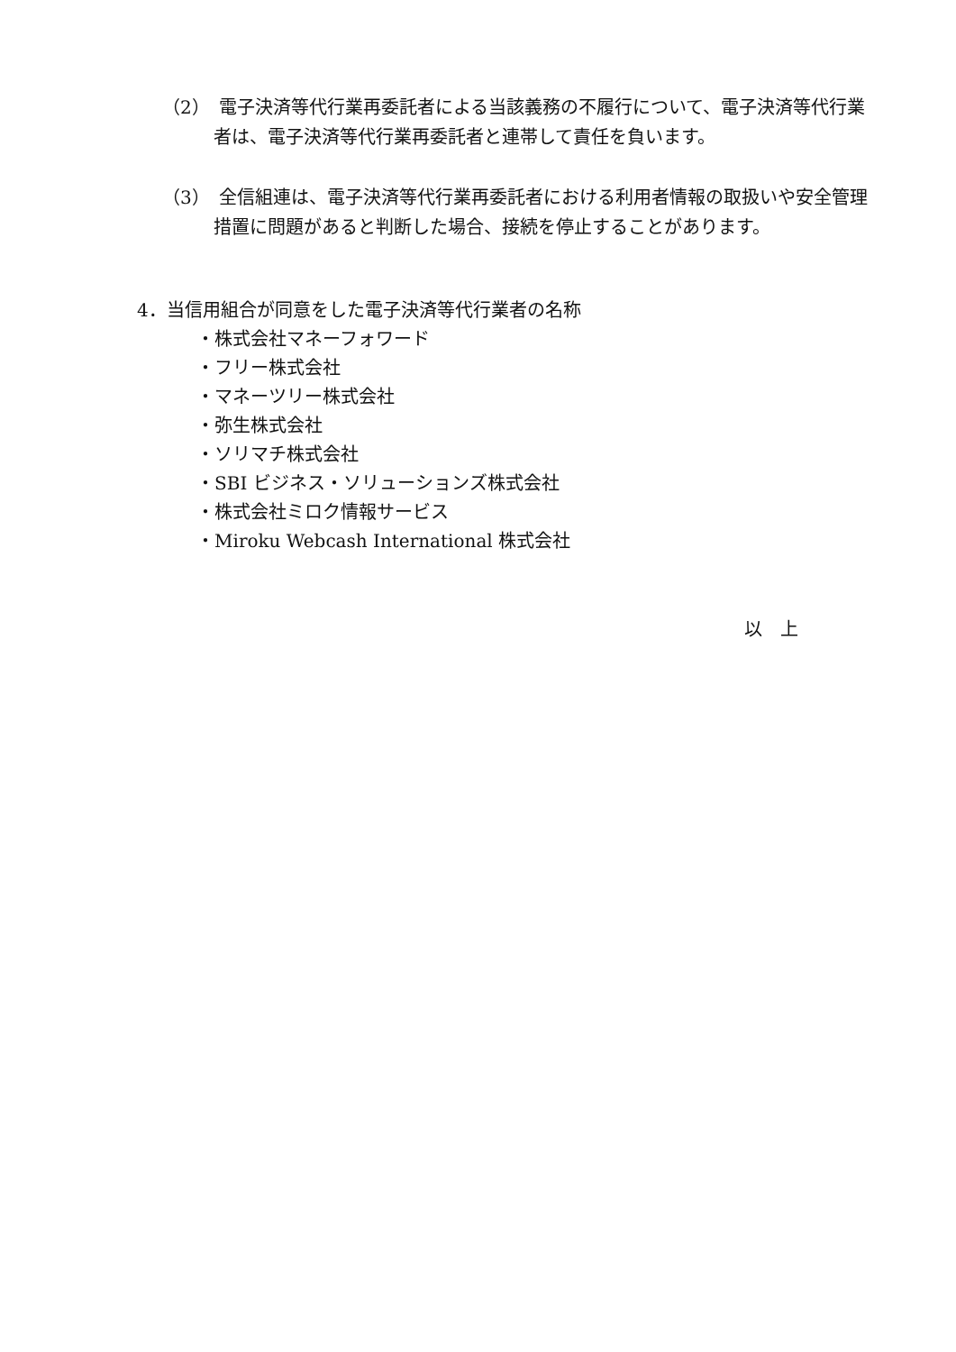（2）　電子決済等代行業再委託者による当該義務の不履行について、電子決済等代行業者は、電子決済等代行業再委託者と連帯して責任を負います。
（3）　全信組連は、電子決済等代行業再委託者における利用者情報の取扱いや安全管理措置に問題があると判断した場合、接続を停止することがあります。
4．当信用組合が同意をした電子決済等代行業者の名称
・株式会社マネーフォワード
・フリー株式会社
・マネーツリー株式会社
・弥生株式会社
・ソリマチ株式会社
・SBI ビジネス・ソリューションズ株式会社
・株式会社ミロク情報サービス
・Miroku Webcash International 株式会社
以　上